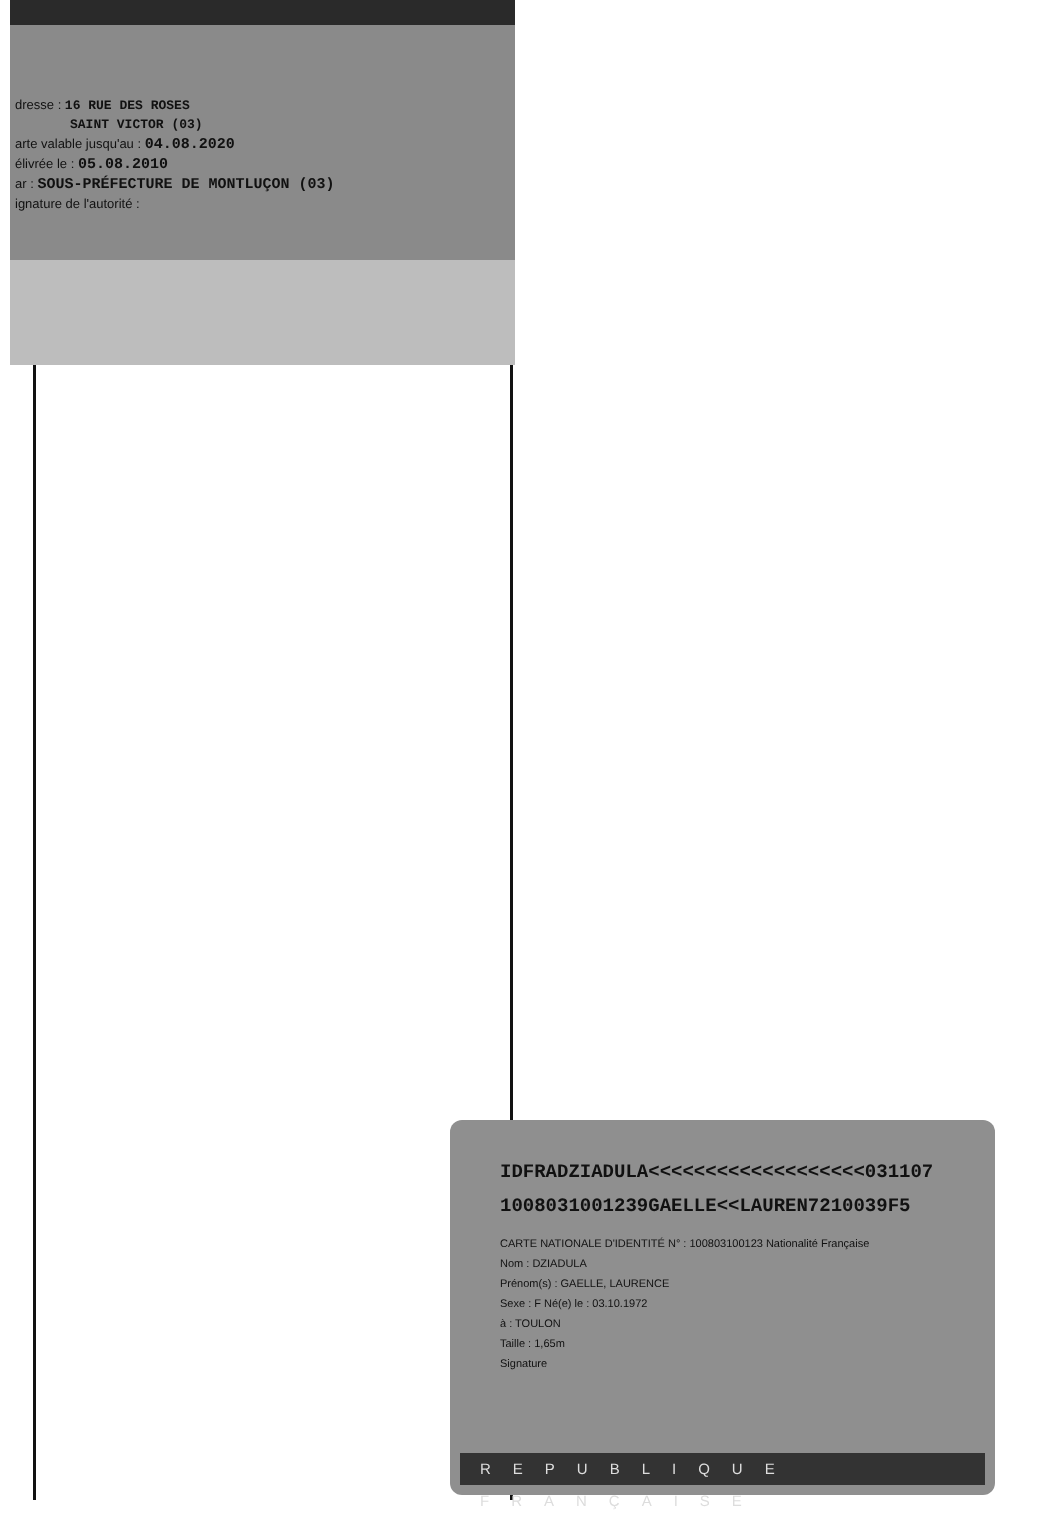dresse : 16 RUE DES ROSES
SAINT VICTOR (03)
arte valable jusqu'au : 04.08.2020
élivrée le : 05.08.2010
ar : SOUS-PRÉFECTURE DE MONTLUÇON (03)
ignature de l'autorité :
IDFRADZIADULA<<<<<<<<<<<<<<<<<<<031107
1008031001239GAELLE<<LAUREN7210039F5
CARTE NATIONALE D'IDENTITÉ N° : 100803100123 Nationalité Française
Nom : DZIADULA
Prénom(s) : GAELLE, LAURENCE
Sexe : F Né(e) le : 03.10.1972
à : TOULON
Taille : 1,65m
Signature
REPUBLIQUE FRANÇAISE